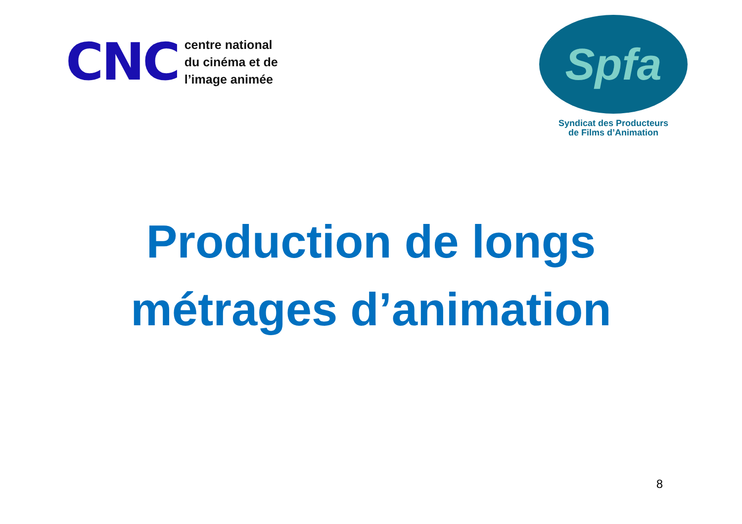CNC
centre national
du cinéma et de
l’image animée
Spfa
Syndicat des Producteurs
de Films d’Animation
Production de longs
métrages d’animation
8